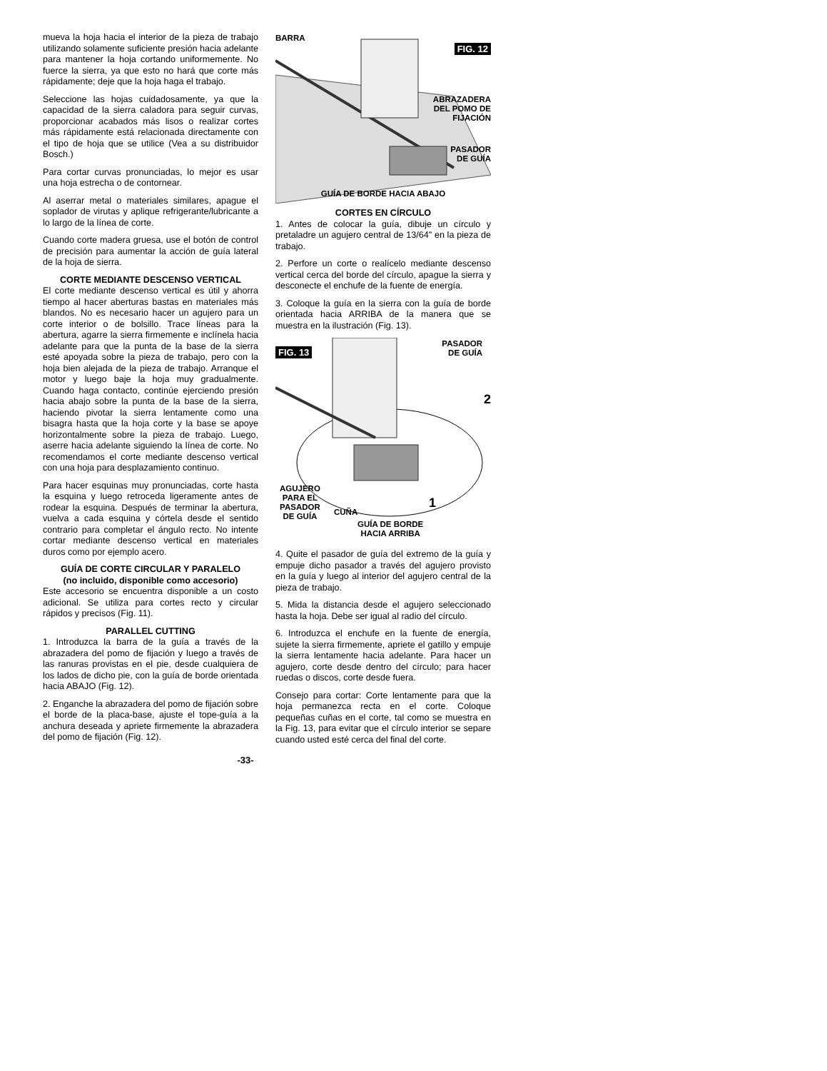mueva la hoja hacia el interior de la pieza de trabajo utilizando solamente suficiente presión hacia adelante para mantener la hoja cortando uniformemente. No fuerce la sierra, ya que esto no hará que corte más rápidamente; deje que la hoja haga el trabajo.
Seleccione las hojas cuidadosamente, ya que la capacidad de la sierra caladora para seguir curvas, proporcionar acabados más lisos o realizar cortes más rápidamente está relacionada directamente con el tipo de hoja que se utilice (Vea a su distribuidor Bosch.)
Para cortar curvas pronunciadas, lo mejor es usar una hoja estrecha o de contornear.
Al aserrar metal o materiales similares, apague el soplador de virutas y aplique refrigerante/lubricante a lo largo de la línea de corte.
Cuando corte madera gruesa, use el botón de control de precisión para aumentar la acción de guía lateral de la hoja de sierra.
CORTE MEDIANTE DESCENSO VERTICAL
El corte mediante descenso vertical es útil y ahorra tiempo al hacer aberturas bastas en materiales más blandos. No es necesario hacer un agujero para un corte interior o de bolsillo. Trace líneas para la abertura, agarre la sierra firmemente e inclínela hacia adelante para que la punta de la base de la sierra esté apoyada sobre la pieza de trabajo, pero con la hoja bien alejada de la pieza de trabajo. Arranque el motor y luego baje la hoja muy gradualmente. Cuando haga contacto, continúe ejerciendo presión hacia abajo sobre la punta de la base de la sierra, haciendo pivotar la sierra lentamente como una bisagra hasta que la hoja corte y la base se apoye horizontalmente sobre la pieza de trabajo. Luego, aserre hacia adelante siguiendo la línea de corte. No recomendamos el corte mediante descenso vertical con una hoja para desplazamiento continuo.
Para hacer esquinas muy pronunciadas, corte hasta la esquina y luego retroceda ligeramente antes de rodear la esquina. Después de terminar la abertura, vuelva a cada esquina y córtela desde el sentido contrario para completar el ángulo recto. No intente cortar mediante descenso vertical en materiales duros como por ejemplo acero.
GUÍA DE CORTE CIRCULAR Y PARALELO
(no incluido, disponible como accesorio)
Este accesorio se encuentra disponible a un costo adicional. Se utiliza para cortes recto y circular rápidos y precisos (Fig. 11).
PARALLEL CUTTING
1. Introduzca la barra de la guía a través de la abrazadera del pomo de fijación y luego a través de las ranuras provistas en el pie, desde cualquiera de los lados de dicho pie, con la guía de borde orientada hacia ABAJO (Fig. 12).
2. Enganche la abrazadera del pomo de fijación sobre el borde de la placa-base, ajuste el tope-guía a la anchura deseada y apriete firmemente la abrazadera del pomo de fijación (Fig. 12).
BARRA
FIG. 12
ABRAZADERA
DEL POMO DE
FIJACIÓN
PASADOR
DE GUÍA
GUÍA DE BORDE HACIA ABAJO
CORTES EN CÍRCULO
1. Antes de colocar la guía, dibuje un círculo y pretaladre un agujero central de 13/64" en la pieza de trabajo.
2. Perfore un corte o realícelo mediante descenso vertical cerca del borde del círculo, apague la sierra y desconecte el enchufe de la fuente de energía.
3. Coloque la guía en la sierra con la guía de borde orientada hacia ARRIBA de la manera que se muestra en la ilustración (Fig. 13).
FIG. 13
PASADOR
DE GUÍA
2
AGUJERO
PARA EL
PASADOR
DE GUÍA
CUÑA 1
GUÍA DE BORDE
HACIA ARRIBA
4. Quite el pasador de guía del extremo de la guía y empuje dicho pasador a través del agujero provisto en la guía y luego al interior del agujero central de la pieza de trabajo.
5. Mida la distancia desde el agujero seleccionado hasta la hoja. Debe ser igual al radio del círculo.
6. Introduzca el enchufe en la fuente de energía, sujete la sierra firmemente, apriete el gatillo y empuje la sierra lentamente hacia adelante. Para hacer un agujero, corte desde dentro del círculo; para hacer ruedas o discos, corte desde fuera.
Consejo para cortar: Corte lentamente para que la hoja permanezca recta en el corte. Coloque pequeñas cuñas en el corte, tal como se muestra en la Fig. 13, para evitar que el círculo interior se separe cuando usted esté cerca del final del corte.
-33-